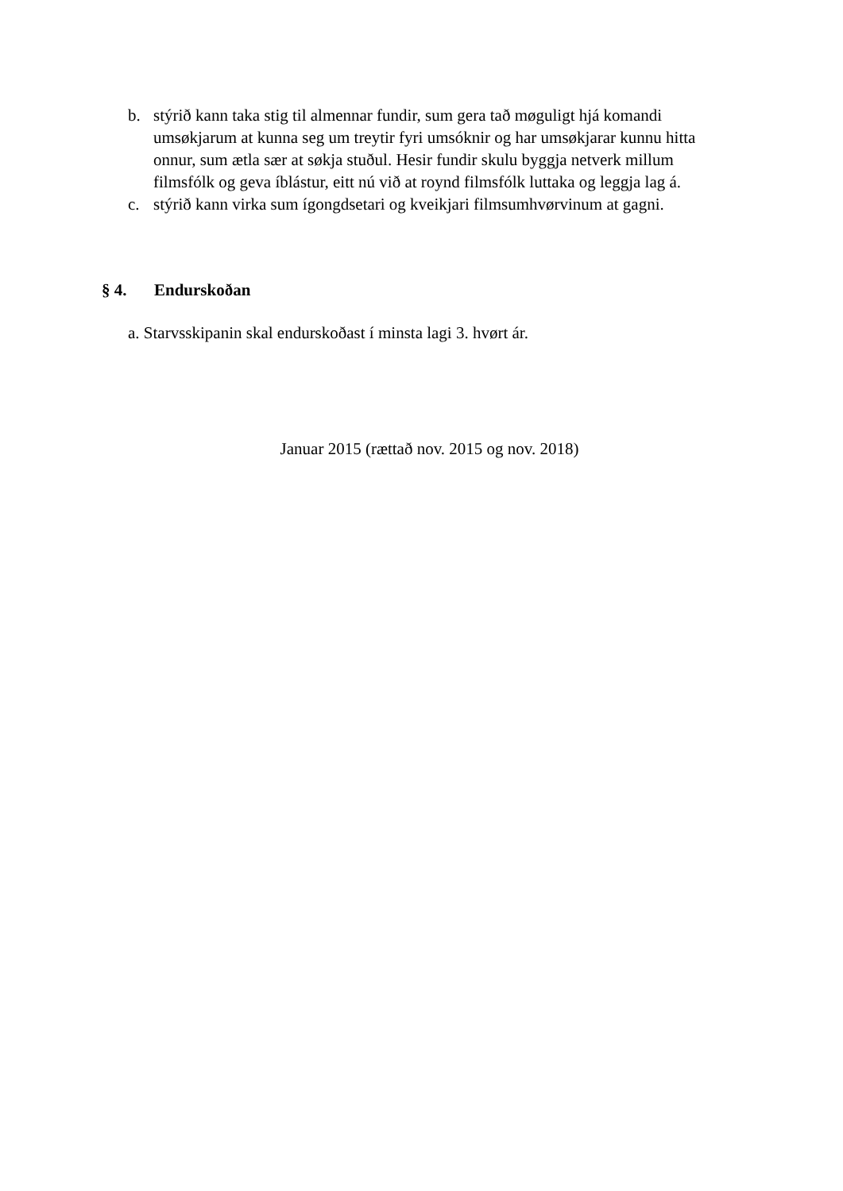b. stýrið kann taka stig til almennar fundir, sum gera tað møguligt hjá komandi umsøkjarum at kunna seg um treytir fyri umsóknir og har umsøkjarar kunnu hitta onnur, sum ætla sær at søkja stuðul. Hesir fundir skulu byggja netverk millum filmsfólk og geva íblástur, eitt nú við at roynd filmsfólk luttaka og leggja lag á.
c. stýrið kann virka sum ígongdsetari og kveikjari filmsumhvørvinum at gagni.
§ 4. Endurskoðan
a. Starvsskipanin skal endurskoðast í minsta lagi 3. hvørt ár.
Januar 2015 (rættað nov. 2015 og nov. 2018)